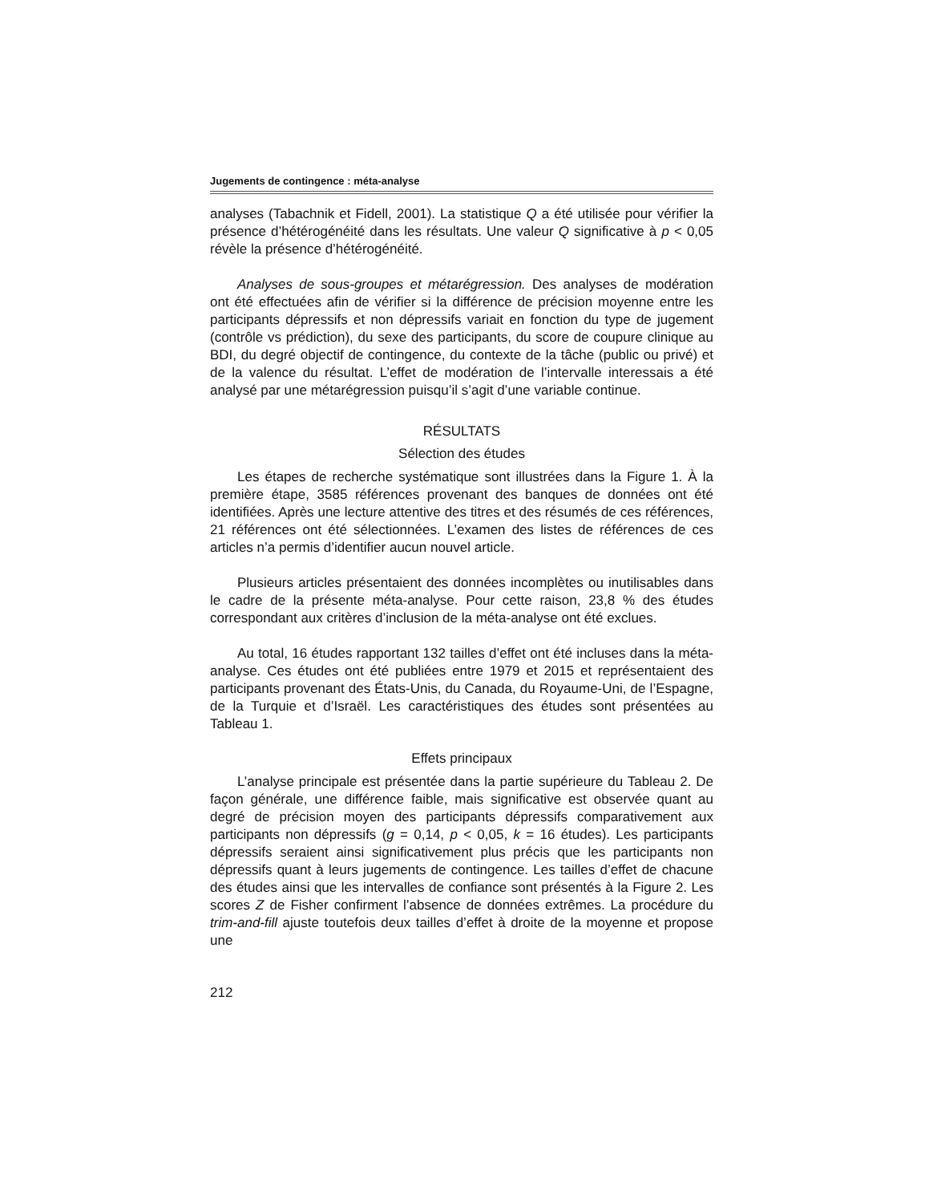Jugements de contingence : méta-analyse
analyses (Tabachnik et Fidell, 2001). La statistique Q a été utilisée pour vérifier la présence d’hétérogénéité dans les résultats. Une valeur Q significative à p < 0,05 révèle la présence d’hétérogénéité.
Analyses de sous-groupes et métarégression. Des analyses de modération ont été effectuées afin de vérifier si la différence de précision moyenne entre les participants dépressifs et non dépressifs variait en fonction du type de jugement (contrôle vs prédiction), du sexe des participants, du score de coupure clinique au BDI, du degré objectif de contingence, du contexte de la tâche (public ou privé) et de la valence du résultat. L’effet de modération de l’intervalle interessais a été analysé par une métarégression puisqu’il s’agit d’une variable continue.
RÉSULTATS
Sélection des études
Les étapes de recherche systématique sont illustrées dans la Figure 1. À la première étape, 3585 références provenant des banques de données ont été identifiées. Après une lecture attentive des titres et des résumés de ces références, 21 références ont été sélectionnées. L’examen des listes de références de ces articles n’a permis d’identifier aucun nouvel article.
Plusieurs articles présentaient des données incomplètes ou inutilisables dans le cadre de la présente méta-analyse. Pour cette raison, 23,8 % des études correspondant aux critères d’inclusion de la méta-analyse ont été exclues.
Au total, 16 études rapportant 132 tailles d’effet ont été incluses dans la méta-analyse. Ces études ont été publiées entre 1979 et 2015 et représentaient des participants provenant des États-Unis, du Canada, du Royaume-Uni, de l’Espagne, de la Turquie et d’Israël. Les caractéristiques des études sont présentées au Tableau 1.
Effets principaux
L’analyse principale est présentée dans la partie supérieure du Tableau 2. De façon générale, une différence faible, mais significative est observée quant au degré de précision moyen des participants dépressifs comparativement aux participants non dépressifs (g = 0,14, p < 0,05, k = 16 études). Les participants dépressifs seraient ainsi significativement plus précis que les participants non dépressifs quant à leurs jugements de contingence. Les tailles d’effet de chacune des études ainsi que les intervalles de confiance sont présentés à la Figure 2. Les scores Z de Fisher confirment l’absence de données extrêmes. La procédure du trim-and-fill ajuste toutefois deux tailles d’effet à droite de la moyenne et propose une
212